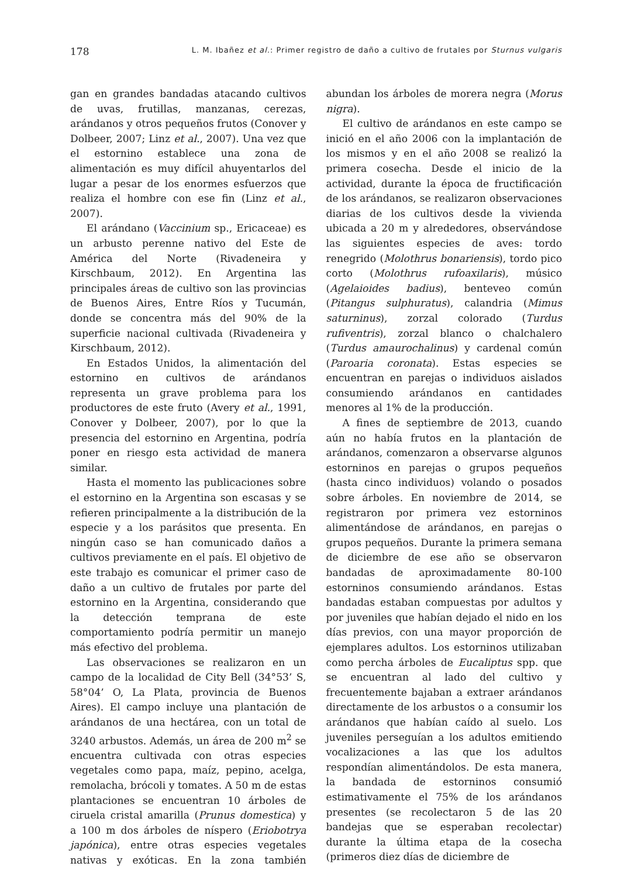178 L. M. Ibañez et al.: Primer registro de daño a cultivo de frutales por Sturnus vulgaris
gan en grandes bandadas atacando cultivos de uvas, frutillas, manzanas, cerezas, arándanos y otros pequeños frutos (Conover y Dolbeer, 2007; Linz et al., 2007). Una vez que el estornino establece una zona de alimentación es muy difícil ahuyentarlos del lugar a pesar de los enormes esfuerzos que realiza el hombre con ese fin (Linz et al., 2007).
El arándano (Vaccinium sp., Ericaceae) es un arbusto perenne nativo del Este de América del Norte (Rivadeneira y Kirschbaum, 2012). En Argentina las principales áreas de cultivo son las provincias de Buenos Aires, Entre Ríos y Tucumán, donde se concentra más del 90% de la superficie nacional cultivada (Rivadeneira y Kirschbaum, 2012).
En Estados Unidos, la alimentación del estornino en cultivos de arándanos representa un grave problema para los productores de este fruto (Avery et al., 1991, Conover y Dolbeer, 2007), por lo que la presencia del estornino en Argentina, podría poner en riesgo esta actividad de manera similar.
Hasta el momento las publicaciones sobre el estornino en la Argentina son escasas y se refieren principalmente a la distribución de la especie y a los parásitos que presenta. En ningún caso se han comunicado daños a cultivos previamente en el país. El objetivo de este trabajo es comunicar el primer caso de daño a un cultivo de frutales por parte del estornino en la Argentina, considerando que la detección temprana de este comportamiento podría permitir un manejo más efectivo del problema.
Las observaciones se realizaron en un campo de la localidad de City Bell (34°53’ S, 58°04’ O, La Plata, provincia de Buenos Aires). El campo incluye una plantación de arándanos de una hectárea, con un total de 3240 arbustos. Además, un área de 200 m<sup>2</sup> se encuentra cultivada con otras especies vegetales como papa, maíz, pepino, acelga, remolacha, brócoli y tomates. A 50 m de estas plantaciones se encuentran 10 árboles de ciruela cristal amarilla (Prunus domestica) y a 100 m dos árboles de níspero (Eriobotrya japónica), entre otras especies vegetales nativas y exóticas. En la zona también abundan los árboles de morera negra (Morus nigra).
El cultivo de arándanos en este campo se inició en el año 2006 con la implantación de los mismos y en el año 2008 se realizó la primera cosecha. Desde el inicio de la actividad, durante la época de fructificación de los arándanos, se realizaron observaciones diarias de los cultivos desde la vivienda ubicada a 20 m y alrededores, observándose las siguientes especies de aves: tordo renegrido (Molothrus bonariensis), tordo pico corto (Molothrus rufoaxilaris), músico (Agelaioides badius), benteveo común (Pitangus sulphuratus), calandria (Mimus saturninus), zorzal colorado (Turdus rufiventris), zorzal blanco o chalchalero (Turdus amaurochalinus) y cardenal común (Paroaria coronata). Estas especies se encuentran en parejas o individuos aislados consumiendo arándanos en cantidades menores al 1% de la producción.
A fines de septiembre de 2013, cuando aún no había frutos en la plantación de arándanos, comenzaron a observarse algunos estorninos en parejas o grupos pequeños (hasta cinco individuos) volando o posados sobre árboles. En noviembre de 2014, se registraron por primera vez estorninos alimentándose de arándanos, en parejas o grupos pequeños. Durante la primera semana de diciembre de ese año se observaron bandadas de aproximadamente 80-100 estorninos consumiendo arándanos. Estas bandadas estaban compuestas por adultos y por juveniles que habían dejado el nido en los días previos, con una mayor proporción de ejemplares adultos. Los estorninos utilizaban como percha árboles de Eucaliptus spp. que se encuentran al lado del cultivo y frecuentemente bajaban a extraer arándanos directamente de los arbustos o a consumir los arándanos que habían caído al suelo. Los juveniles perseguían a los adultos emitiendo vocalizaciones a las que los adultos respondían alimentándolos. De esta manera, la bandada de estorninos consumió estimativamente el 75% de los arándanos presentes (se recolectaron 5 de las 20 bandejas que se esperaban recolectar) durante la última etapa de la cosecha (primeros diez días de diciembre de